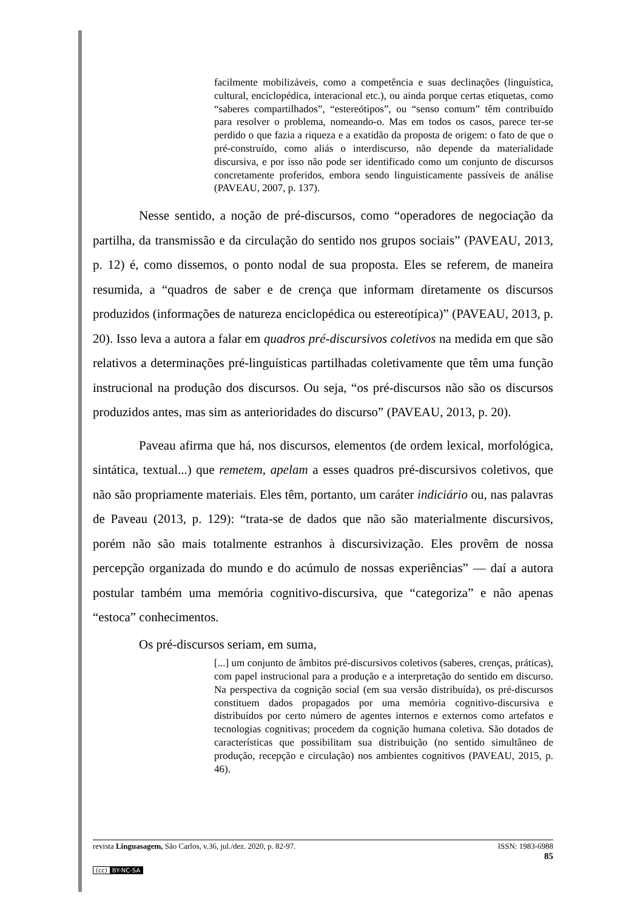facilmente mobilizáveis, como a competência e suas declinações (linguística, cultural, enciclopédica, interacional etc.), ou ainda porque certas etiquetas, como “saberes compartilhados”, “estereótipos”, ou “senso comum” têm contribuído para resolver o problema, nomeando-o. Mas em todos os casos, parece ter-se perdido o que fazia a riqueza e a exatidão da proposta de origem: o fato de que o pré-construído, como aliás o interdiscurso, não depende da materialidade discursiva, e por isso não pode ser identificado como um conjunto de discursos concretamente proferidos, embora sendo linguisticamente passíveis de análise (PAVEAU, 2007, p. 137).
Nesse sentido, a noção de pré-discursos, como “operadores de negociação da partilha, da transmissão e da circulação do sentido nos grupos sociais” (PAVEAU, 2013, p. 12) é, como dissemos, o ponto nodal de sua proposta. Eles se referem, de maneira resumida, a “quadros de saber e de crença que informam diretamente os discursos produzidos (informações de natureza enciclopédica ou estereotípica)” (PAVEAU, 2013, p. 20). Isso leva a autora a falar em quadros pré-discursivos coletivos na medida em que são relativos a determinações pré-linguísticas partilhadas coletivamente que têm uma função instrucional na produção dos discursos. Ou seja, “os pré-discursos não são os discursos produzidos antes, mas sim as anterioridades do discurso” (PAVEAU, 2013, p. 20).
Paveau afirma que há, nos discursos, elementos (de ordem lexical, morfológica, sintática, textual...) que remetem, apelam a esses quadros pré-discursivos coletivos, que não são propriamente materiais. Eles têm, portanto, um caráter indiciário ou, nas palavras de Paveau (2013, p. 129): “trata-se de dados que não são materialmente discursivos, porém não são mais totalmente estranhos à discursivização. Eles provêm de nossa percepção organizada do mundo e do acúmulo de nossas experiências” — daí a autora postular também uma memória cognitivo-discursiva, que “categoriza” e não apenas “estoca” conhecimentos.
Os pré-discursos seriam, em suma,
[...] um conjunto de âmbitos pré-discursivos coletivos (saberes, crenças, práticas), com papel instrucional para a produção e a interpretação do sentido em discurso. Na perspectiva da cognição social (em sua versão distribuída), os pré-discursos constituem dados propagados por uma memória cognitivo-discursiva e distribuídos por certo número de agentes internos e externos como artefatos e tecnologias cognitivas; procedem da cognição humana coletiva. São dotados de características que possibilitam sua distribuição (no sentido simultâneo de produção, recepção e circulação) nos ambientes cognitivos (PAVEAU, 2015, p. 46).
revista Linguasagem, São Carlos, v.36, jul./dez. 2020, p. 82-97. ISSN: 1983-6988
85
(cc) BY-NC-SA